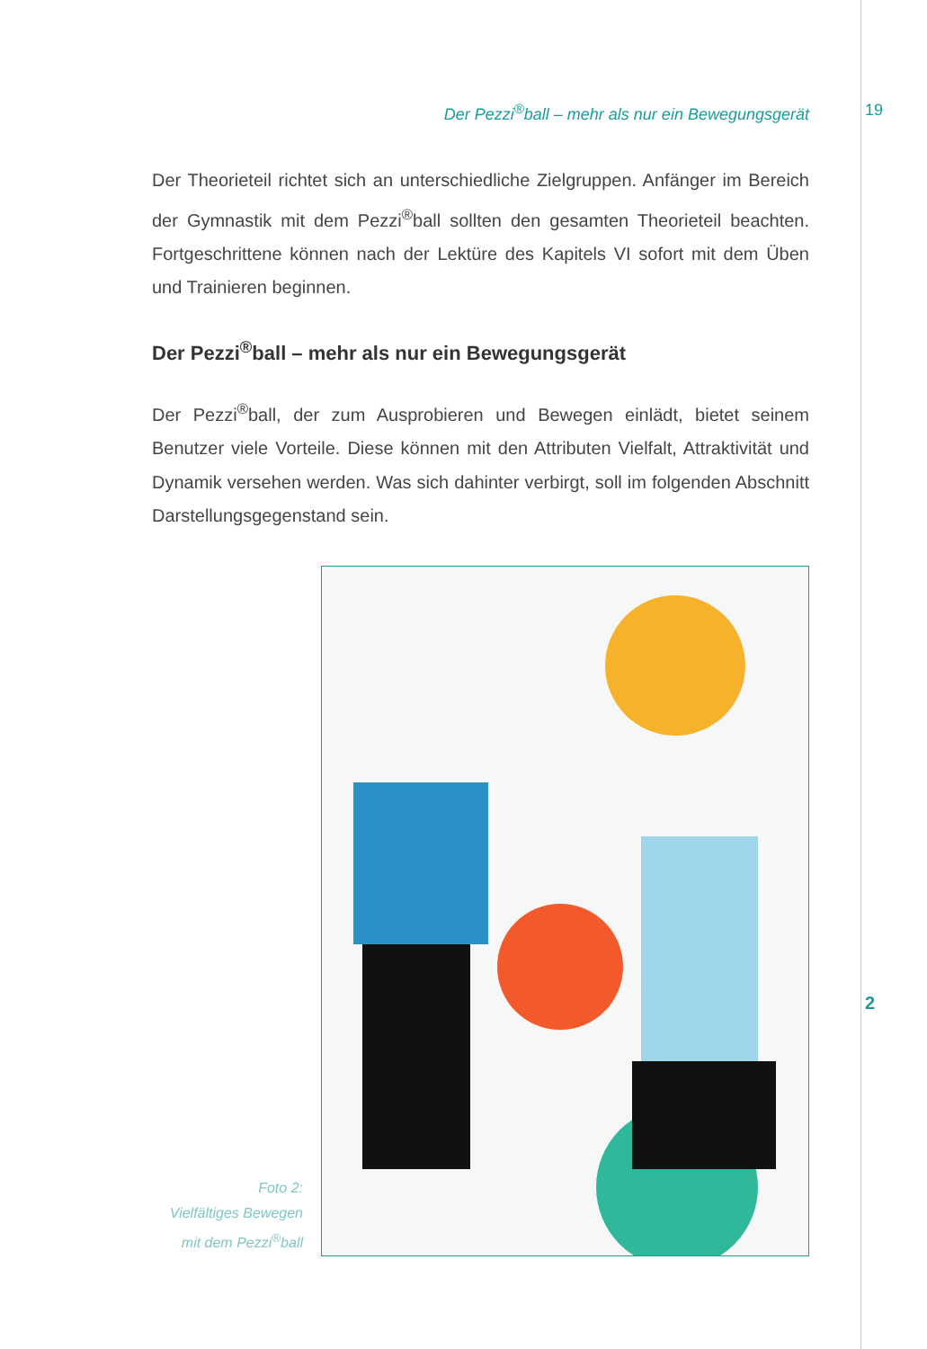Der Pezzi<sup>®</sup>ball – mehr als nur ein Bewegungsgerät 19
Der Theorieteil richtet sich an unterschiedliche Zielgruppen. Anfänger im Bereich der Gymnastik mit dem Pezzi<sup>®</sup>ball sollten den gesamten Theorieteil beachten. Fortgeschrittene können nach der Lektüre des Kapitels VI sofort mit dem Üben und Trainieren beginnen.
Der Pezzi<sup>®</sup>ball – mehr als nur ein Bewegungsgerät
Der Pezzi<sup>®</sup>ball, der zum Ausprobieren und Bewegen einlädt, bietet seinem Benutzer viele Vorteile. Diese können mit den Attributen Vielfalt, Attraktivität und Dynamik versehen werden. Was sich dahinter verbirgt, soll im folgenden Abschnitt Darstellungsgegenstand sein.
Foto 2:
Vielfältiges Bewegen
mit dem Pezzi<sup>®</sup>ball
2